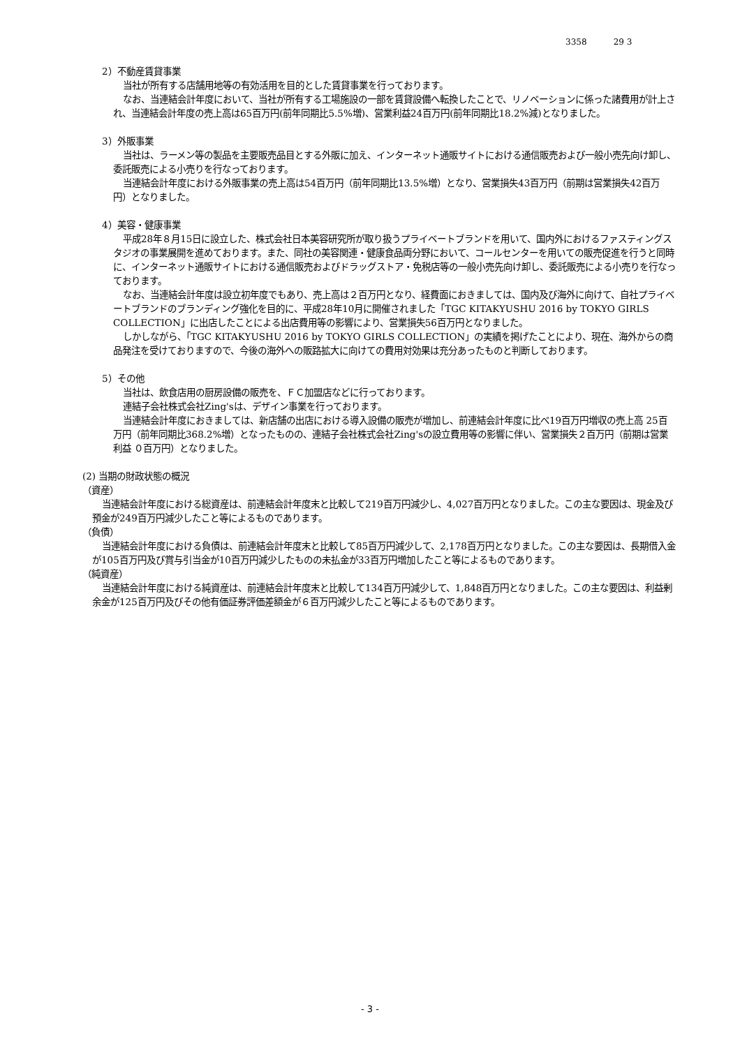3358 29 3
2）不動産賃貸事業
当社が所有する店舗用地等の有効活用を目的とした賃貸事業を行っております。
なお、当連結会計年度において、当社が所有する工場施設の一部を賃貸設備へ転換したことで、リノベーションに係った諸費用が計上され、当連結会計年度の売上高は65百万円(前年同期比5.5%増)、営業利益24百万円(前年同期比18.2%減)となりました。
3）外販事業
当社は、ラーメン等の製品を主要販売品目とする外販に加え、インターネット通販サイトにおける通信販売および一般小売先向け卸し、委託販売による小売りを行なっております。
当連結会計年度における外販事業の売上高は54百万円（前年同期比13.5%増）となり、営業損失43百万円（前期は営業損失42百万円）となりました。
4）美容・健康事業
平成28年８月15日に設立した、株式会社日本美容研究所が取り扱うプライベートブランドを用いて、国内外におけるファスティングスタジオの事業展開を進めております。また、同社の美容関連・健康食品両分野において、コールセンターを用いての販売促進を行うと同時に、インターネット通販サイトにおける通信販売およびドラッグストア・免税店等の一般小売先向け卸し、委託販売による小売りを行なっております。
なお、当連結会計年度は設立初年度でもあり、売上高は２百万円となり、経費面におきましては、国内及び海外に向けて、自社プライベートブランドのブランディング強化を目的に、平成28年10月に開催されました「TGC KITAKYUSHU 2016 by TOKYO GIRLS COLLECTION」に出店したことによる出店費用等の影響により、営業損失56百万円となりました。
しかしながら、「TGC KITAKYUSHU 2016 by TOKYO GIRLS COLLECTION」の実績を掲げたことにより、現在、海外からの商品発注を受けておりますので、今後の海外への販路拡大に向けての費用対効果は充分あったものと判断しております。
5）その他
当社は、飲食店用の厨房設備の販売を、ＦＣ加盟店などに行っております。
連結子会社株式会社Zing'sは、デザイン事業を行っております。
当連結会計年度におきましては、新店舗の出店における導入設備の販売が増加し、前連結会計年度に比べ19百万円増収の売上高 25百万円（前年同期比368.2%増）となったものの、連結子会社株式会社Zing'sの設立費用等の影響に伴い、営業損失２百万円（前期は営業利益 ０百万円）となりました。
(2) 当期の財政状態の概況
（資産）
当連結会計年度における総資産は、前連結会計年度末と比較して219百万円減少し、4,027百万円となりました。この主な要因は、現金及び預金が249百万円減少したこと等によるものであります。
（負債）
当連結会計年度における負債は、前連結会計年度末と比較して85百万円減少して、2,178百万円となりました。この主な要因は、長期借入金が105百万円及び賞与引当金が10百万円減少したものの未払金が33百万円増加したこと等によるものであります。
（純資産）
当連結会計年度における純資産は、前連結会計年度末と比較して134百万円減少して、1,848百万円となりました。この主な要因は、利益剰余金が125百万円及びその他有価証券評価差額金が６百万円減少したこと等によるものであります。
- 3 -